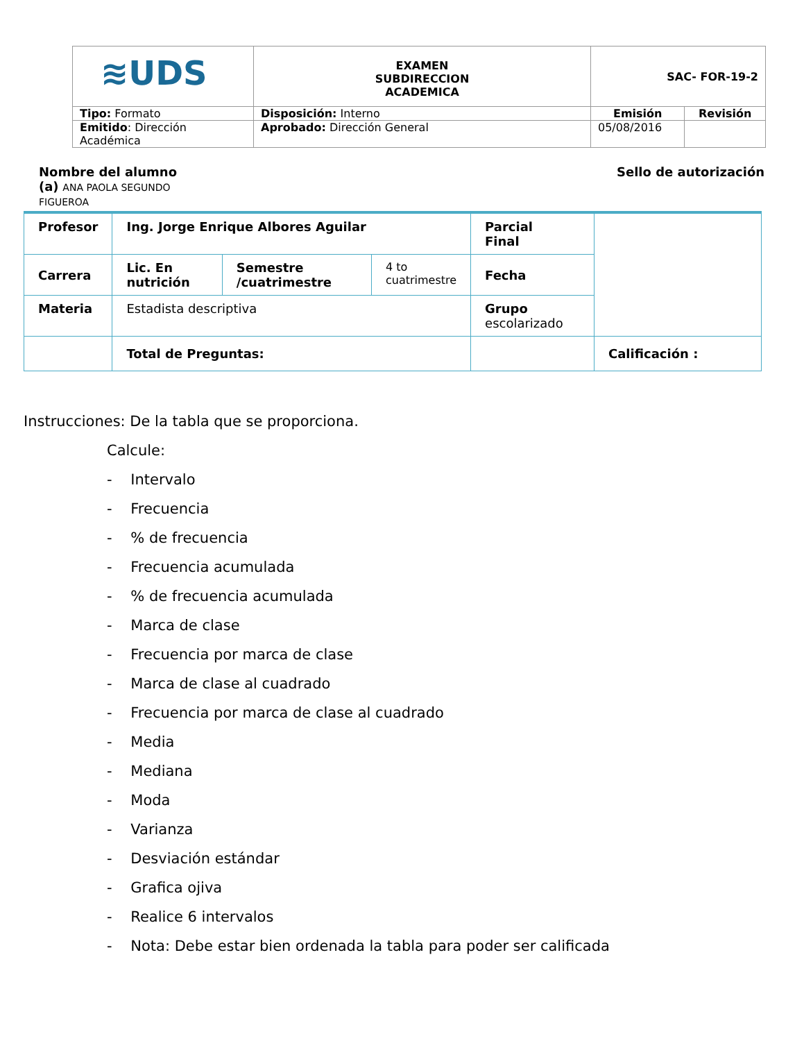| ≋UDS | EXAMEN SUBDIRECCION ACADEMICA | SAC- FOR-19-2 | |
| Tipo: Formato | Disposición: Interno | Emisión | Revisión |
| Emitido : Dirección Académica | Aprobado: Dirección General | 05/08/2016 | |
Nombre del alumno (a) ANA PAOLA SEGUNDO FIGUEROA
Sello de autorización
| Profesor | Ing. Jorge Enrique Albores Aguilar | | | Parcial Final | |
| Carrera | Lic. En nutrición | Semestre /cuatrimestre | 4 to cuatrimestre | Fecha | |
| Materia | Estadista descriptiva | | | Grupo escolarizado | |
| | Total de Preguntas: | | | | Calificación : |
Instrucciones: De la tabla que se proporciona.
Calcule:
- Intervalo
- Frecuencia
- % de frecuencia
- Frecuencia acumulada
- % de frecuencia acumulada
- Marca de clase
- Frecuencia por marca de clase
- Marca de clase al cuadrado
- Frecuencia por marca de clase al cuadrado
- Media
- Mediana
- Moda
- Varianza
- Desviación estándar
- Grafica ojiva
- Realice 6 intervalos
- Nota: Debe estar bien ordenada la tabla para poder ser calificada